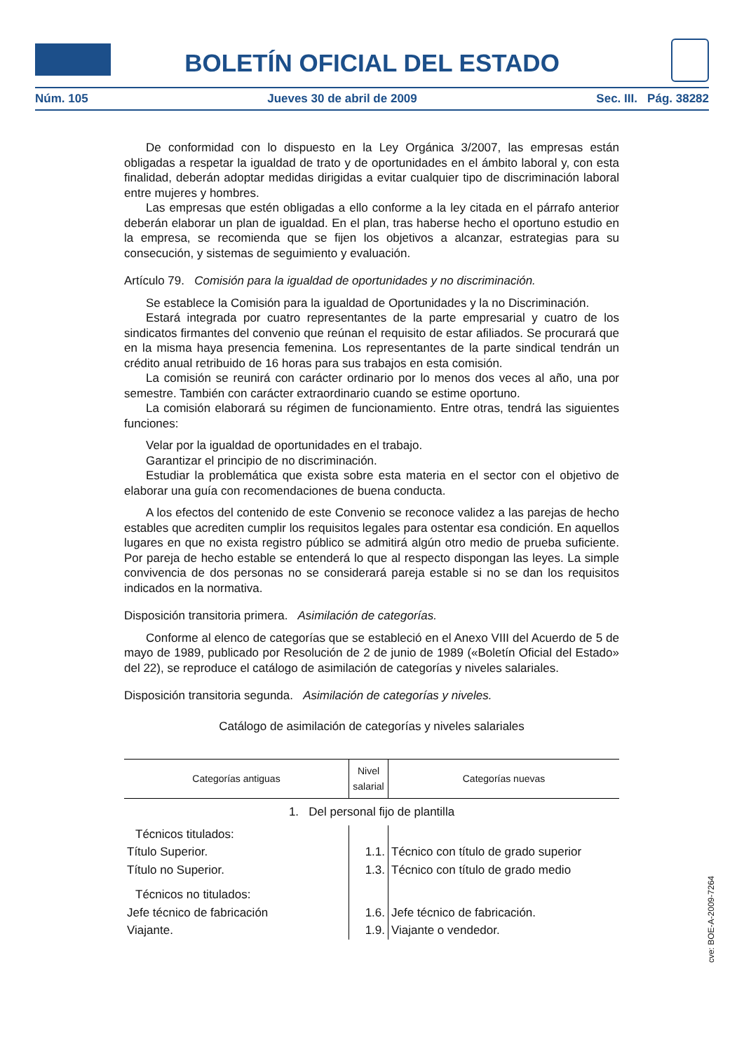BOLETÍN OFICIAL DEL ESTADO
Núm. 105 Jueves 30 de abril de 2009 Sec. III. Pág. 38282
De conformidad con lo dispuesto en la Ley Orgánica 3/2007, las empresas están obligadas a respetar la igualdad de trato y de oportunidades en el ámbito laboral y, con esta finalidad, deberán adoptar medidas dirigidas a evitar cualquier tipo de discriminación laboral entre mujeres y hombres.
Las empresas que estén obligadas a ello conforme a la ley citada en el párrafo anterior deberán elaborar un plan de igualdad. En el plan, tras haberse hecho el oportuno estudio en la empresa, se recomienda que se fijen los objetivos a alcanzar, estrategias para su consecución, y sistemas de seguimiento y evaluación.
Artículo 79. Comisión para la igualdad de oportunidades y no discriminación.
Se establece la Comisión para la igualdad de Oportunidades y la no Discriminación.
Estará integrada por cuatro representantes de la parte empresarial y cuatro de los sindicatos firmantes del convenio que reúnan el requisito de estar afiliados. Se procurará que en la misma haya presencia femenina. Los representantes de la parte sindical tendrán un crédito anual retribuido de 16 horas para sus trabajos en esta comisión.
La comisión se reunirá con carácter ordinario por lo menos dos veces al año, una por semestre. También con carácter extraordinario cuando se estime oportuno.
La comisión elaborará su régimen de funcionamiento. Entre otras, tendrá las siguientes funciones:
Velar por la igualdad de oportunidades en el trabajo.
Garantizar el principio de no discriminación.
Estudiar la problemática que exista sobre esta materia en el sector con el objetivo de elaborar una guía con recomendaciones de buena conducta.
A los efectos del contenido de este Convenio se reconoce validez a las parejas de hecho estables que acrediten cumplir los requisitos legales para ostentar esa condición. En aquellos lugares en que no exista registro público se admitirá algún otro medio de prueba suficiente. Por pareja de hecho estable se entenderá lo que al respecto dispongan las leyes. La simple convivencia de dos personas no se considerará pareja estable si no se dan los requisitos indicados en la normativa.
Disposición transitoria primera. Asimilación de categorías.
Conforme al elenco de categorías que se estableció en el Anexo VIII del Acuerdo de 5 de mayo de 1989, publicado por Resolución de 2 de junio de 1989 («Boletín Oficial del Estado» del 22), se reproduce el catálogo de asimilación de categorías y niveles salariales.
Disposición transitoria segunda. Asimilación de categorías y niveles.
Catálogo de asimilación de categorías y niveles salariales
| Categorías antiguas | Nivel salarial | Categorías nuevas |
| --- | --- | --- |
| 1. Del personal fijo de plantilla | | |
| Técnicos titulados: | | |
| Título Superior. | 1.1. | Técnico con título de grado superior |
| Título no Superior. | 1.3. | Técnico con título de grado medio |
| Técnicos no titulados: | | |
| Jefe técnico de fabricación | 1.6. | Jefe técnico de fabricación. |
| Viajante. | 1.9. | Viajante o vendedor. |
cve: BOE-A-2009-7264